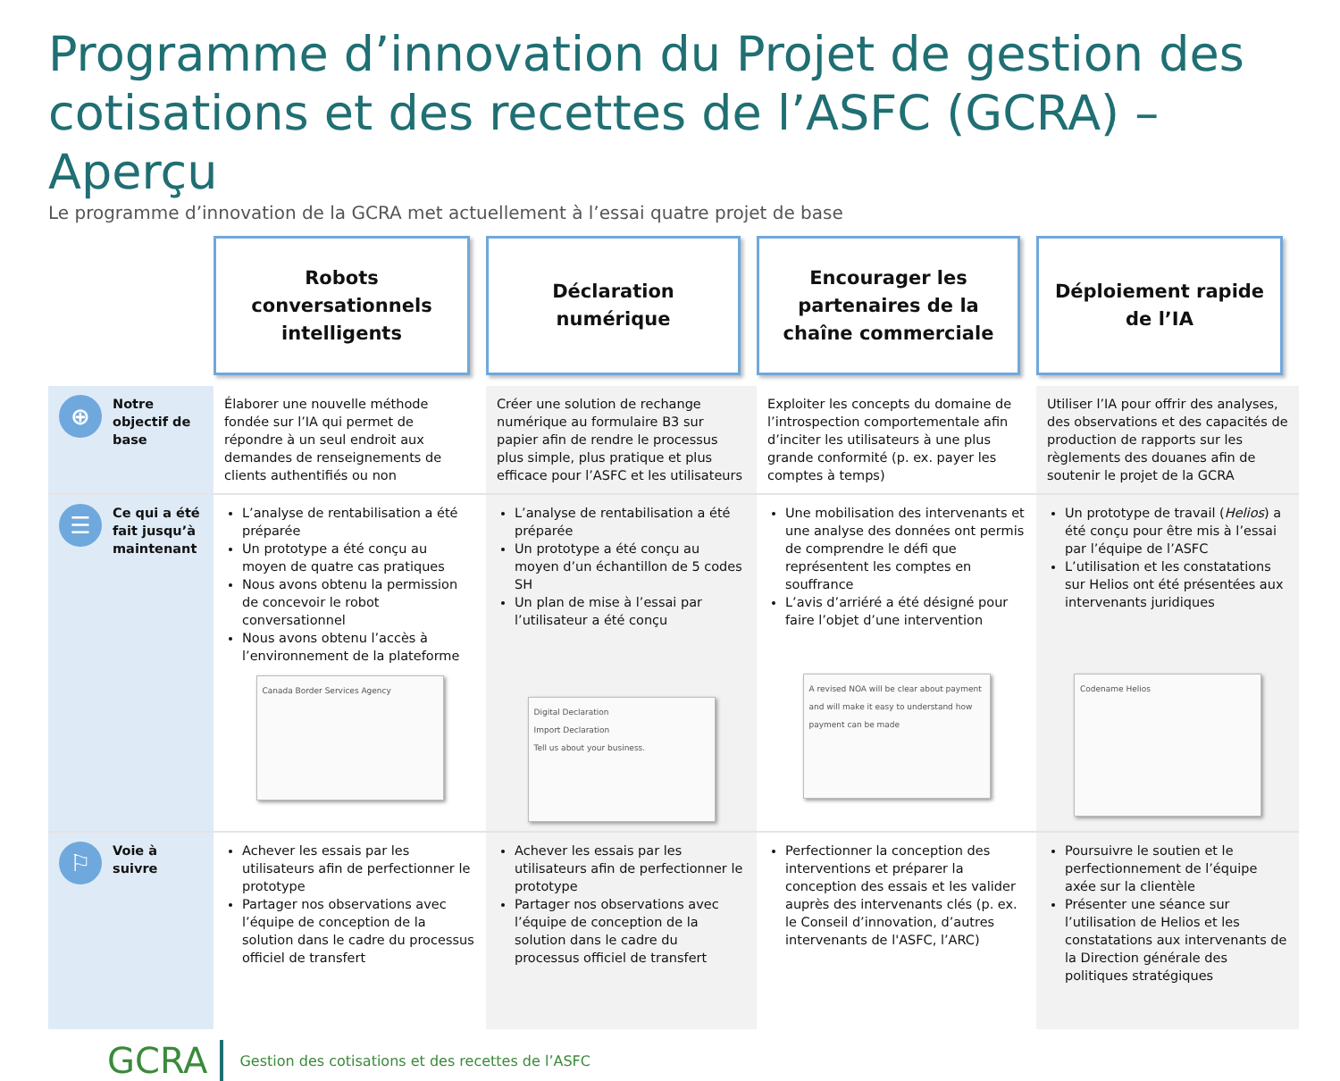Programme d’innovation du Projet de gestion des cotisations et des recettes de l’ASFC (GCRA) – Aperçu
Le programme d’innovation de la GCRA met actuellement à l’essai quatre projet de base
| | Robots conversationnels intelligents | Déclaration numérique | Encourager les partenaires de la chaîne commerciale | Déploiement rapide de l’IA |
| --- | --- | --- | --- | --- |
| ⊕ Notre objectif de base | Élaborer une nouvelle méthode fondée sur l’IA qui permet de répondre à un seul endroit aux demandes de renseignements de clients authentifiés ou non | Créer une solution de rechange numérique au formulaire B3 sur papier afin de rendre le processus plus simple, plus pratique et plus efficace pour l’ASFC et les utilisateurs | Exploiter les concepts du domaine de l’introspection comportementale afin d’inciter les utilisateurs à une plus grande conformité (p. ex. payer les comptes à temps) | Utiliser l’IA pour offrir des analyses, des observations et des capacités de production de rapports sur les règlements des douanes afin de soutenir le projet de la GCRA |
| ☰ Ce qui a été fait jusqu’à maintenant | L’analyse de rentabilisation a été préparée Un prototype a été conçu au moyen de quatre cas pratiques Nous avons obtenu la permission de concevoir le robot conversationnel Nous avons obtenu l’accès à l’environnement de la plateforme Canada Border Services Agency | L’analyse de rentabilisation a été préparée Un prototype a été conçu au moyen d’un échantillon de 5 codes SH Un plan de mise à l’essai par l’utilisateur a été conçu Digital Declaration Import Declaration Tell us about your business. | Une mobilisation des intervenants et une analyse des données ont permis de comprendre le défi que représentent les comptes en souffrance L’avis d’arriéré a été désigné pour faire l’objet d’une intervention A revised NOA will be clear about payment and will make it easy to understand how payment can be made | Un prototype de travail ( Helios ) a été conçu pour être mis à l’essai par l’équipe de l’ASFC L’utilisation et les constatations sur Helios ont été présentées aux intervenants juridiques Codename Helios |
| ⚐ Voie à suivre | Achever les essais par les utilisateurs afin de perfectionner le prototype Partager nos observations avec l’équipe de conception de la solution dans le cadre du processus officiel de transfert | Achever les essais par les utilisateurs afin de perfectionner le prototype Partager nos observations avec l’équipe de conception de la solution dans le cadre du processus officiel de transfert | Perfectionner la conception des interventions et préparer la conception des essais et les valider auprès des intervenants clés (p. ex. le Conseil d’innovation, d’autres intervenants de l'ASFC, l’ARC) | Poursuivre le soutien et le perfectionnement de l’équipe axée sur la clientèle Présenter une séance sur l’utilisation de Helios et les constatations aux intervenants de la Direction générale des politiques stratégiques |
GCRA Gestion des cotisations et des recettes de l’ASFC